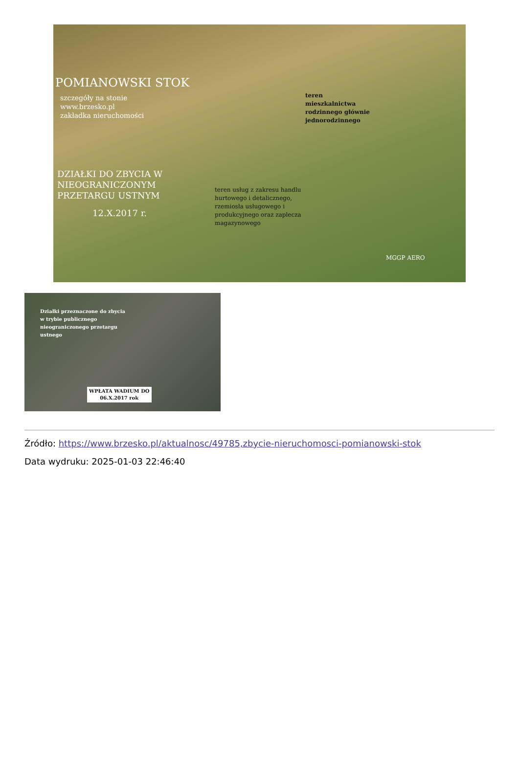POMIANOWSKI STOK
szczegóły na stonie
www.brzesko.pl
zakładka nieruchomości
DZIAŁKI DO ZBYCIA W
NIEOGRANICZONYM
PRZETARGU USTNYM
12.X.2017 r.
teren
mieszkalnictwa
rodzinnego głównie
jednorodzinnego
teren usług z zakresu handlu
hurtowego i detalicznego,
rzemiosła usługowego i
produkcyjnego oraz zaplecza
magazynowego
MGGP AERO
Działki przeznaczone do zbycia
w trybie publicznego
nieograniczonego przetargu
ustnego
WPŁATA WADIUM DO
06.X.2017 rok
Źródło: https://www.brzesko.pl/aktualnosc/49785,zbycie-nieruchomosci-pomianowski-stok
Data wydruku: 2025-01-03 22:46:40